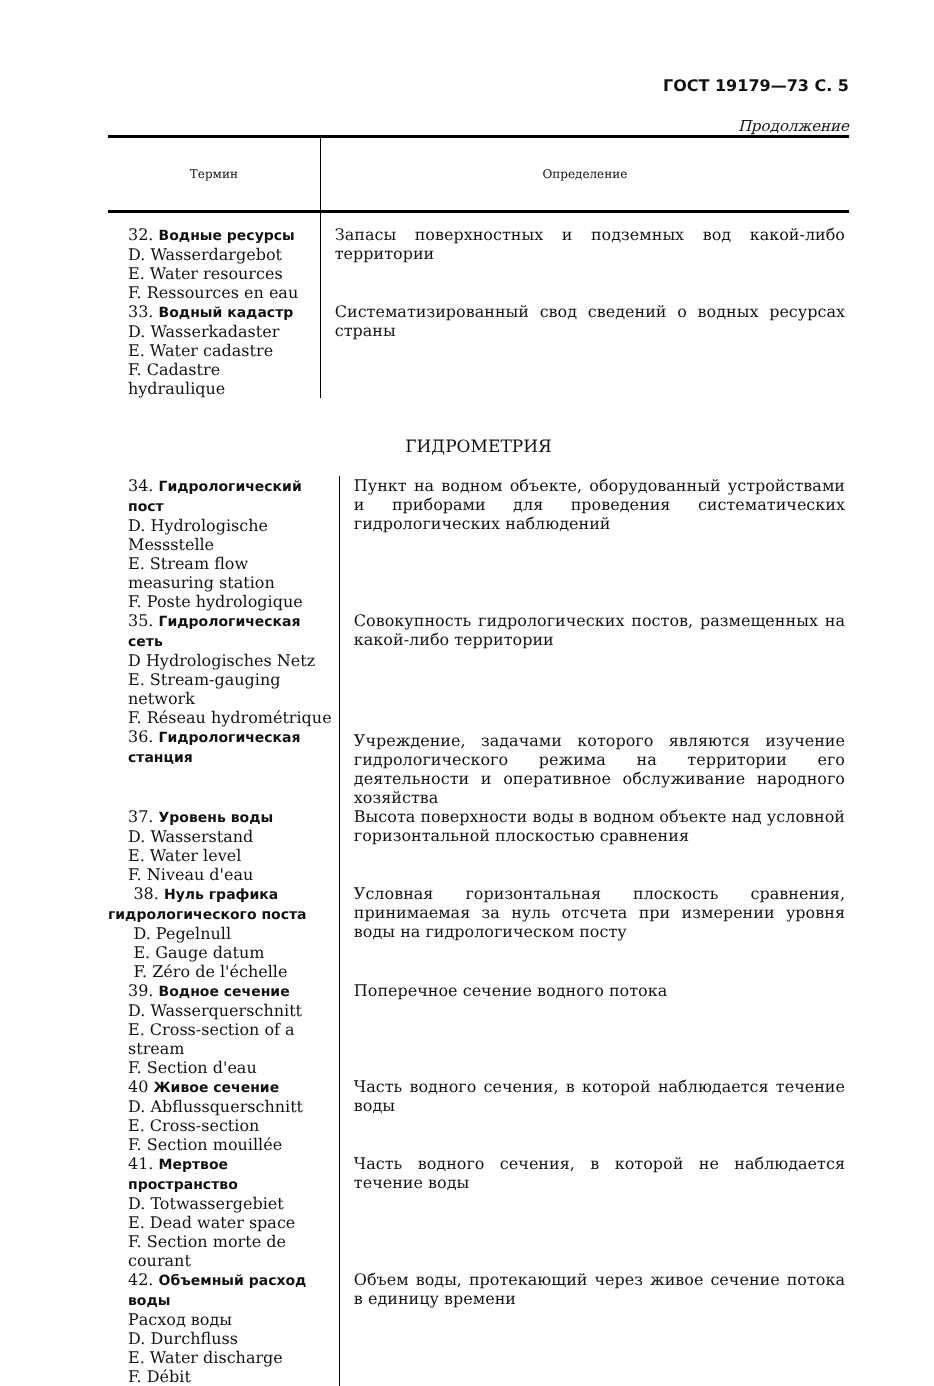ГОСТ 19179—73 С. 5
Продолжение
| Термин | Определение |
| --- | --- |
| 32. Водные ресурсы D. Wasserdargebot E. Water resources F. Ressources en eau | Запасы поверхностных и подземных вод какой-либо территории |
| 33. Водный кадастр D. Wasserkadaster E. Water cadastre F. Cadastre hydraulique | Систематизированный свод сведений о водных ресурсах страны |
ГИДРОМЕТРИЯ
| 34. Гидрологический пост D. Hydrologische Messstelle E. Stream flow measuring station F. Poste hydrologique | Пункт на водном объекте, оборудованный устройствами и приборами для проведения систематических гидрологических наблюдений |
| 35. Гидрологическая сеть D Hydrologisches Netz E. Stream-gauging network F. Réseau hydrométrique | Совокупность гидрологических постов, размещенных на какой-либо территории |
| 36. Гидрологическая станция | Учреждение, задачами которого являются изучение гидрологического режима на территории его деятельности и оперативное обслуживание народного хозяйства |
| 37. Уровень воды D. Wasserstand E. Water level F. Niveau d'eau | Высота поверхности воды в водном объекте над условной горизонтальной плоскостью сравнения |
| 38. Нуль графика гидрологического поста D. Pegelnull E. Gauge datum F. Zéro de l'échelle | Условная горизонтальная плоскость сравнения, принимаемая за нуль отсчета при измерении уровня воды на гидрологическом посту |
| 39. Водное сечение D. Wasserquerschnitt E. Cross-section of a stream F. Section d'eau | Поперечное сечение водного потока |
| 40 Живое сечение D. Abflussquerschnitt E. Cross-section F. Section mouillée | Часть водного сечения, в которой наблюдается течение воды |
| 41. Мертвое пространство D. Totwassergebiet E. Dead water space F. Section morte de courant | Часть водного сечения, в которой не наблюдается течение воды |
| 42. Объемный расход воды Расход воды D. Durchfluss E. Water discharge F. Débit | Объем воды, протекающий через живое сечение потока в единицу времени |